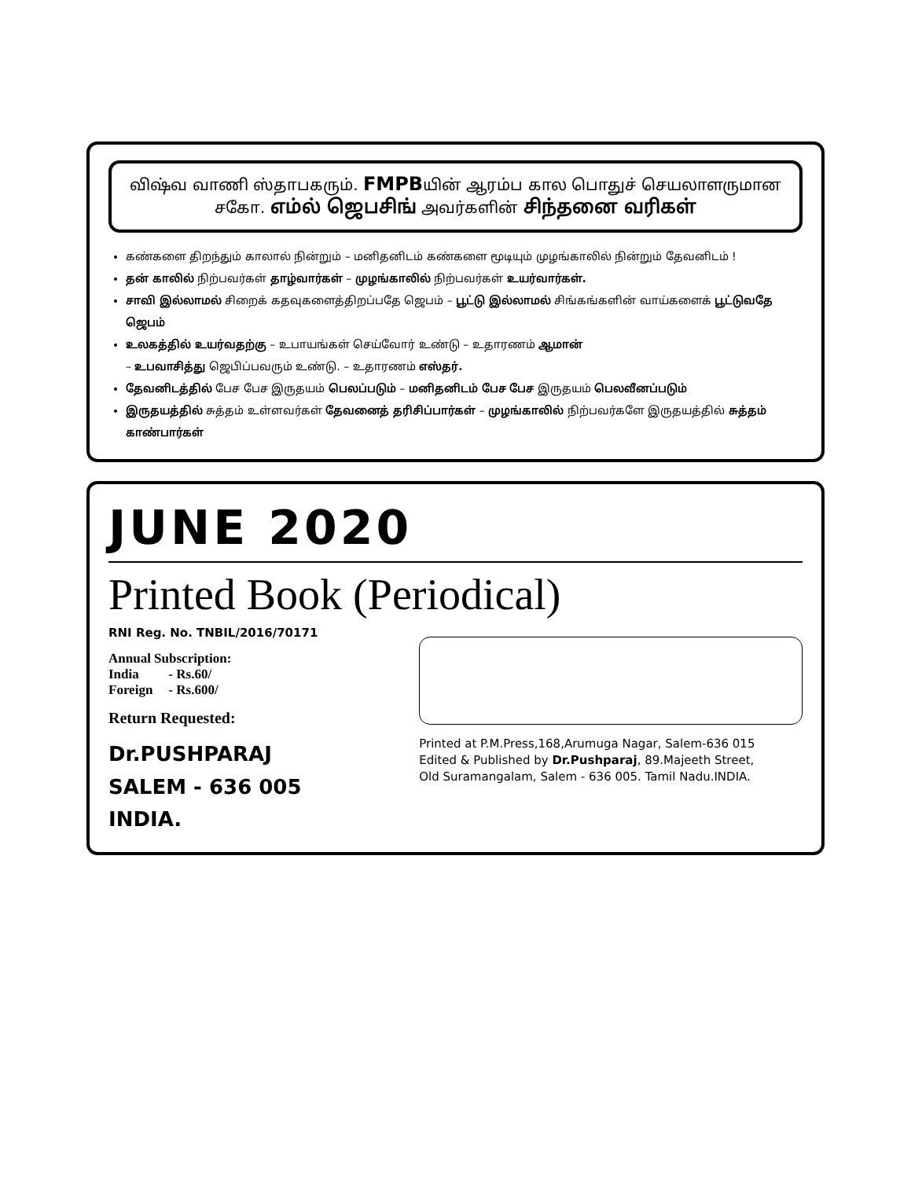விஷ்வ வாணி ஸ்தாபகரும். FMPBயின் ஆரம்ப கால பொதுச் செயலாளருமான
சகோ. எம்ல் ஜெபசிங் அவர்களின் சிந்தனை வரிகள்
கண்களை திறந்தும் காலால் நின்றும் – மனிதனிடம் கண்களை மூடியும் முழங்காலில் நின்றும் தேவனிடம் !
தன் காலில் நிற்பவர்கள் தாழ்வார்கள் – முழங்காலில் நிற்பவர்கள் உயர்வார்கள்.
சாவி இல்லாமல் சிறைக் கதவுகளைத்திறப்பதே ஜெபம் – பூட்டு இல்லாமல் சிங்கங்களின் வாய்களைக் பூட்டுவதே ஜெபம்
உலகத்தில் உயர்வதற்கு – உபாயங்கள் செய்வோர் உண்டு – உதாரணம் ஆமான்
– உபவாசித்து ஜெபிப்பவரும் உண்டு. – உதாரணம் எஸ்தர்.
தேவனிடத்தில் பேச பேச இருதயம் பெலப்படும் – மனிதனிடம் பேச பேச இருதயம் பெலவீனப்படும்
இருதயத்தில் சுத்தம் உள்ளவர்கள் தேவனைத் தரிசிப்பார்கள் – முழங்காலில் நிற்பவர்களே இருதயத்தில் சுத்தம் காண்பார்கள்
JUNE 2020
Printed Book (Periodical)
RNI Reg. No. TNBIL/2016/70171
Annual Subscription:
| India | - Rs.60/ |
| Foreign | - Rs.600/ |
Return Requested:
Dr.PUSHPARAJ
SALEM - 636 005
INDIA.
Printed at P.M.Press,168,Arumuga Nagar, Salem-636 015
Edited & Published by Dr.Pushparaj, 89.Majeeth Street,
Old Suramangalam, Salem - 636 005. Tamil Nadu.INDIA.